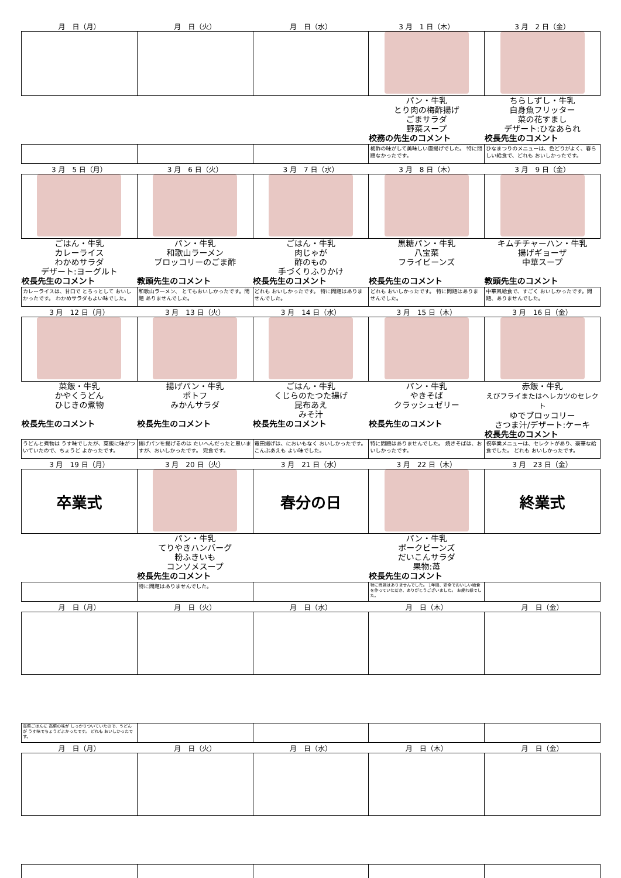| 月 日（月） | 月 日（火） | 月 日（水） | 3 月 1 日（木） | 3 月 2 日（金） |
| | | | パン・牛乳 とり肉の梅酢揚げ ごまサラダ 野菜スープ 校務の先生のコメント | ちらしずし・牛乳 白身魚フリッター 菜の花すまし デザート:ひなあられ 校長先生のコメント |
| | | | 梅酢の味がして美味しい唐揚げでした。 特に問題なかったです。 | ひなまつりのメニューは、色どりがよく、春らしい給食で、どれも おいしかったです。 |
| 3 月 5 日（月） | 3 月 6 日（火） | 3 月 7 日（水） | 3 月 8 日（木） | 3 月 9 日（金） |
| ごはん・牛乳 カレーライス わかめサラダ デザート:ヨーグルト 校長先生のコメント | パン・牛乳 和歌山ラーメン ブロッコリーのごま酢 教頭先生のコメント | ごはん・牛乳 肉じゃが 酢のもの 手づくりふりかけ 校長先生のコメント | 黒糖パン・牛乳 八宝菜 フライビーンズ 校長先生のコメント | キムチチャーハン・牛乳 揚げギョーザ 中華スープ 教頭先生のコメント |
| カレーライスは、甘口で とろっとして おいしかったです。 わかめサラダもよい味でした。 | 和歌山ラーメン、 とてもおいしかったです。問題 ありませんでした。 | どれも おいしかったです。 特に問題はありませんでした。 | どれも おいしかったです。 特に問題はありませんでした。 | 中華風給食で、すごく おいしかったです。問題、ありませんでした。 |
| 3 月 12 日（月） | 3 月 13 日（火） | 3 月 14 日（水） | 3 月 15 日（木） | 3 月 16 日（金） |
| 菜飯・牛乳 かやくうどん ひじきの煮物 校長先生のコメント | 揚げパン・牛乳 ポトフ みかんサラダ 校長先生のコメント | ごはん・牛乳 くじらのたつた揚げ 昆布あえ みそ汁 校長先生のコメント | パン・牛乳 やきそば クラッシュゼリー 校長先生のコメント | 赤飯・牛乳 えびフライまたはヘレカツのセレクト ゆでブロッコリー さつま汁/デザート:ケーキ 校長先生のコメント |
| うどんと煮物は うす味でしたが、菜飯に味がついていたので、ちょうど よかったです。 | 揚げパンを揚げるのは たいへんだったと思いますが、おいしかったです。 完食です。 | 竜田揚げは、においもなく おいしかったです。 こんぶあえも よい味でした。 | 特に問題はありませんでした。 焼きそばは、おいしかったです。 | 祝卒業メニューは、セレクトがあり、豪華な給食でした。 どれも おいしかったです。 |
| 3 月 19 日（月） | 3 月 20 日（火） | 3 月 21 日（水） | 3 月 22 日（木） | 3 月 23 日（金） |
| 卒業式 | | 春分の日 | | 終業式 |
| | パン・牛乳 てりやきハンバーグ 粉ふきいも コンソメスープ 校長先生のコメント | | パン・牛乳 ポークビーンズ だいこんサラダ 果物:苺 校長先生のコメント | |
| | 特に問題はありませんでした。 | | 特に問題はありませんでした。 1年間、安全でおいしい給食を作っていただき、ありがとうございました。 お疲れ様でした。 | |
| 月 日（月） | 月 日（火） | 月 日（水） | 月 日（木） | 月 日（金） |
| 高菜ごはんに 高菜の味が しっかりついていたので、うどんが うす味でちょうどよかったです。 どれも おいしかったです。 | | | | |
| 月 日（月） | 月 日（火） | 月 日（水） | 月 日（木） | 月 日（金） |